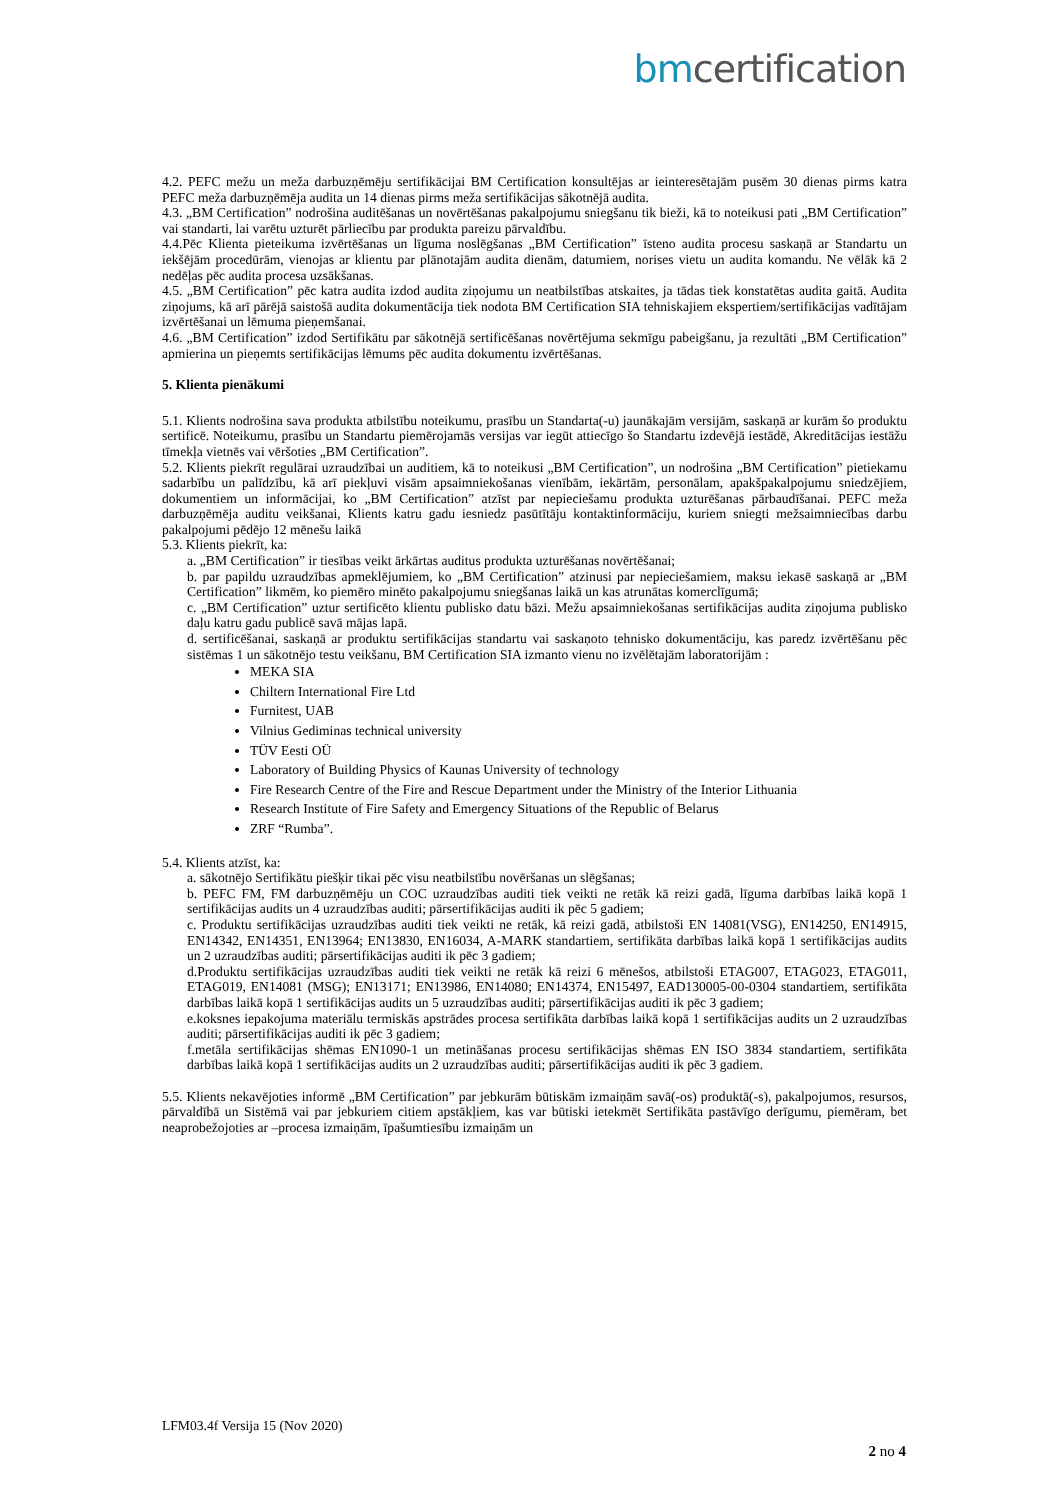bm certification
4.2. PEFC mežu un meža darbuzņēmēju sertifikācijai BM Certification konsultējas ar ieinteresētajām pusēm 30 dienas pirms katra PEFC meža darbuzņēmēja audita un 14 dienas pirms meža sertifikācijas sākotnējā audita.
4.3. „BM Certification” nodrošina auditēšanas un novērtēšanas pakalpojumu sniegšanu tik bieži, kā to noteikusi pati „BM Certification” vai standarti, lai varētu uzturēt pārliecību par produkta pareizu pārvaldību.
4.4.Pēc Klienta pieteikuma izvērtēšanas un līguma noslēgšanas „BM Certification” īsteno audita procesu saskaņā ar Standartu un iekšējām procedūrām, vienojas ar klientu par plānotajām audita dienām, datumiem, norises vietu un audita komandu. Ne vēlāk kā 2 nedēļas pēc audita procesa uzsākšanas.
4.5. „BM Certification” pēc katra audita izdod audita ziņojumu un neatbilstības atskaites, ja tādas tiek konstatētas audita gaitā. Audita ziņojums, kā arī pārējā saistošā audita dokumentācija tiek nodota BM Certification SIA tehniskajiem ekspertiem/sertifikācijas vadītājam izvērtēšanai un lēmuma pieņemšanai.
4.6. „BM Certification” izdod Sertifikātu par sākotnējā sertificēšanas novērtējuma sekmīgu pabeigšanu, ja rezultāti „BM Certification” apmierina un pieņemts sertifikācijas lēmums pēc audita dokumentu izvērtēšanas.
5. Klienta pienākumi
5.1. Klients nodrošina sava produkta atbilstību noteikumu, prasību un Standarta(-u) jaunākajām versijām, saskaņā ar kurām šo produktu sertificē. Noteikumu, prasību un Standartu piemērojamās versijas var iegūt attiecīgo šo Standartu izdevējā iestādē, Akreditācijas iestāžu tīmekļa vietnēs vai vēršoties „BM Certification”.
5.2. Klients piekrīt regulārai uzraudzībai un auditiem, kā to noteikusi „BM Certification”, un nodrošina „BM Certification” pietiekamu sadarbību un palīdzību, kā arī piekļuvi visām apsaimniekošanas vienībām, iekārtām, personālam, apakšpakalpojumu sniedzējiem, dokumentiem un informācijai, ko „BM Certification” atzīst par nepieciešamu produkta uzturēšanas pārbaudīšanai. PEFC meža darbuzņēmēja auditu veikšanai, Klients katru gadu iesniedz pasūtītāju kontaktinformāciju, kuriem sniegti mežsaimniecības darbu pakalpojumi pēdējo 12 mēnešu laikā
5.3. Klients piekrīt, ka:
a. „BM Certification” ir tiesības veikt ārkārtas auditus produkta uzturēšanas novērtēšanai;
b. par papildu uzraudzības apmeklējumiem, ko „BM Certification” atzinusi par nepieciešamiem, maksu iekasē saskaņā ar „BM Certification” likmēm, ko piemēro minēto pakalpojumu sniegšanas laikā un kas atrunātas komerclīgumā;
c. „BM Certification” uztur sertificēto klientu publisko datu bāzi. Mežu apsaimniekošanas sertifikācijas audita ziņojuma publisko daļu katru gadu publicē savā mājas lapā.
d. sertificēšanai, saskaņā ar produktu sertifikācijas standartu vai saskaņoto tehnisko dokumentāciju, kas paredz izvērtēšanu pēc sistēmas 1 un sākotnējo testu veikšanu, BM Certification SIA izmanto vienu no izvēlētajām laboratorijām :
MEKA SIA
Chiltern International Fire Ltd
Furnitest, UAB
Vilnius Gediminas technical university
TÜV Eesti OÜ
Laboratory of Building Physics of Kaunas University of technology
Fire Research Centre of the Fire and Rescue Department under the Ministry of the Interior Lithuania
Research Institute of Fire Safety and Emergency Situations of the Republic of Belarus
ZRF “Rumba”.
5.4. Klients atzīst, ka:
a. sākotnējo Sertifikātu piešķir tikai pēc visu neatbilstību novēršanas un slēgšanas;
b. PEFC FM, FM darbuzņēmēju un COC uzraudzības auditi tiek veikti ne retāk kā reizi gadā, līguma darbības laikā kopā 1 sertifikācijas audits un 4 uzraudzības auditi; pārsertifikācijas auditi ik pēc 5 gadiem;
c. Produktu sertifikācijas uzraudzības auditi tiek veikti ne retāk, kā reizi gadā, atbilstoši EN 14081(VSG), EN14250, EN14915, EN14342, EN14351, EN13964; EN13830, EN16034, A-MARK standartiem, sertifikāta darbības laikā kopā 1 sertifikācijas audits un 2 uzraudzības auditi; pārsertifikācijas auditi ik pēc 3 gadiem;
d.Produktu sertifikācijas uzraudzības auditi tiek veikti ne retāk kā reizi 6 mēnešos, atbilstoši ETAG007, ETAG023, ETAG011, ETAG019, EN14081 (MSG); EN13171; EN13986, EN14080; EN14374, EN15497, EAD130005-00-0304 standartiem, sertifikāta darbības laikā kopā 1 sertifikācijas audits un 5 uzraudzības auditi; pārsertifikācijas auditi ik pēc 3 gadiem;
e.koksnes iepakojuma materiālu termiskās apstrādes procesa sertifikāta darbības laikā kopā 1 sertifikācijas audits un 2 uzraudzības auditi; pārsertifikācijas auditi ik pēc 3 gadiem;
f.metāla sertifikācijas shēmas EN1090-1 un metināšanas procesu sertifikācijas shēmas EN ISO 3834 standartiem, sertifikāta darbības laikā kopā 1 sertifikācijas audits un 2 uzraudzības auditi; pārsertifikācijas auditi ik pēc 3 gadiem.
5.5. Klients nekavējoties informē „BM Certification” par jebkurām būtiskām izmaiņām savā(-os) produktā(-s), pakalpojumos, resursos, pārvaldībā un Sistēmā vai par jebkuriem citiem apstākļiem, kas var būtiski ietekmēt Sertifikāta pastāvīgo derīgumu, piemēram, bet neaprobežojoties ar –procesa izmaiņām, īpašumtiesību izmaiņām un
LFM03.4f Versija 15 (Nov 2020)
2 no 4